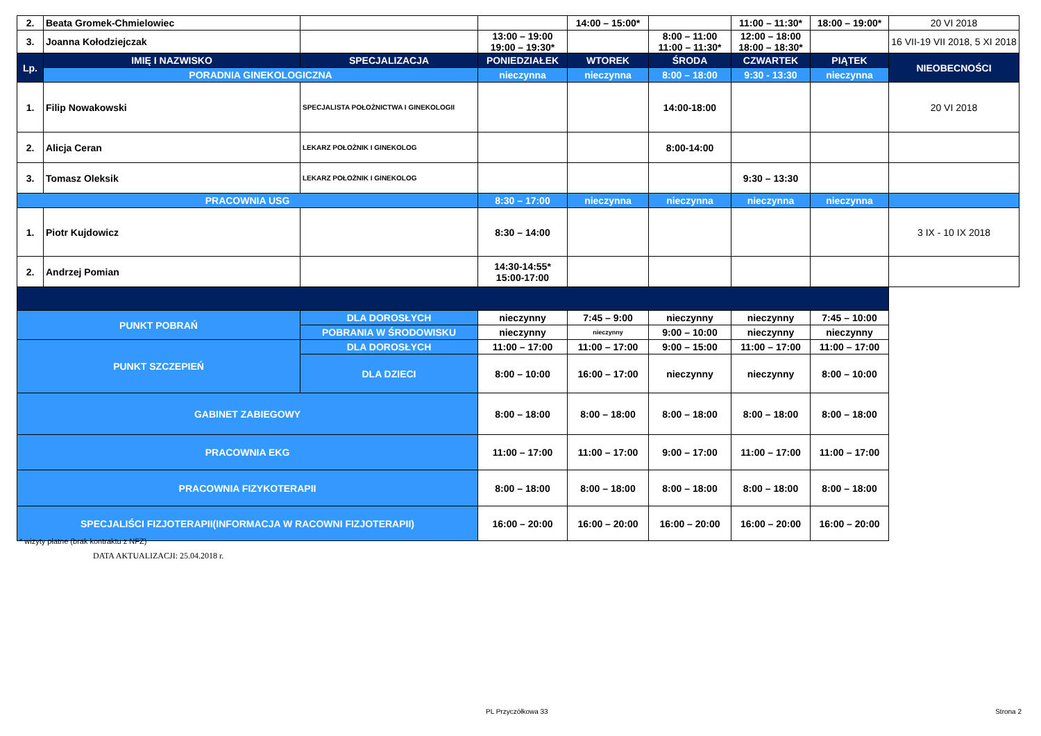| 2. | Beata Gromek-Chmielowiec | | | 14:00 – 15:00* | | 11:00 – 11:30* | 18:00 – 19:00* | 20 VI 2018 |
| 3. | Joanna Kołodziejczak | | 13:00 – 19:00 19:00 – 19:30* | | 8:00 – 11:00 11:00 – 11:30* | 12:00 – 18:00 18:00 – 18:30* | | 16 VII-19 VII 2018, 5 XI 2018 |
| Lp. | IMIĘ I NAZWISKO | SPECJALIZACJA | PONIEDZIAŁEK | WTOREK | ŚRODA | CZWARTEK | PIĄTEK | NIEOBECNOŚCI |
| | PORADNIA GINEKOLOGICZNA | | nieczynna | nieczynna | 8:00 – 18:00 | 9:30 - 13:30 | nieczynna | |
| 1. | Filip Nowakowski | SPECJALISTA POŁOŻNICTWA I GINEKOLOGII | | | 14:00-18:00 | | | 20 VI 2018 |
| 2. | Alicja Ceran | LEKARZ POŁOŻNIK I GINEKOLOG | | | 8:00-14:00 | | | |
| 3. | Tomasz Oleksik | LEKARZ POŁOŻNIK I GINEKOLOG | | | | 9:30 – 13:30 | | |
| PRACOWNIA USG | | | 8:30 – 17:00 | nieczynna | nieczynna | nieczynna | nieczynna | |
| 1. | Piotr Kujdowicz | | 8:30 – 14:00 | | | | | 3 IX - 10 IX 2018 |
| 2. | Andrzej Pomian | | 14:30-14:55* 15:00-17:00 | | | | | |
| PUNKT POBRAŃ | | DLA DOROSŁYCH | nieczynny | 7:45 – 9:00 | nieczynny | nieczynny | 7:45 – 10:00 | |
| | | POBRANIA W ŚRODOWISKU | nieczynny | nieczynny | 9:00 – 10:00 | nieczynny | nieczynny | |
| PUNKT SZCZEPIEŃ | | DLA DOROSŁYCH | 11:00 – 17:00 | 11:00 – 17:00 | 9:00 – 15:00 | 11:00 – 17:00 | 11:00 – 17:00 | |
| | | DLA DZIECI | 8:00 – 10:00 | 16:00 – 17:00 | nieczynny | nieczynny | 8:00 – 10:00 | |
| GABINET ZABIEGOWY | | | 8:00 – 18:00 | 8:00 – 18:00 | 8:00 – 18:00 | 8:00 – 18:00 | 8:00 – 18:00 | |
| PRACOWNIA EKG | | | 11:00 – 17:00 | 11:00 – 17:00 | 9:00 – 17:00 | 11:00 – 17:00 | 11:00 – 17:00 | |
| PRACOWNIA FIZYKOTERAPII | | | 8:00 – 18:00 | 8:00 – 18:00 | 8:00 – 18:00 | 8:00 – 18:00 | 8:00 – 18:00 | |
| SPECJALIŚCI FIZJOTERAPII(INFORMACJA W RACOWNI FIZJOTERAPII) | | | 16:00 – 20:00 | 16:00 – 20:00 | 16:00 – 20:00 | 16:00 – 20:00 | 16:00 – 20:00 | |
* wizyty płatne (brak kontraktu z NFZ)
DATA AKTUALIZACJI: 25.04.2018 r.
PL Przyczółkowa 33 Strona 2